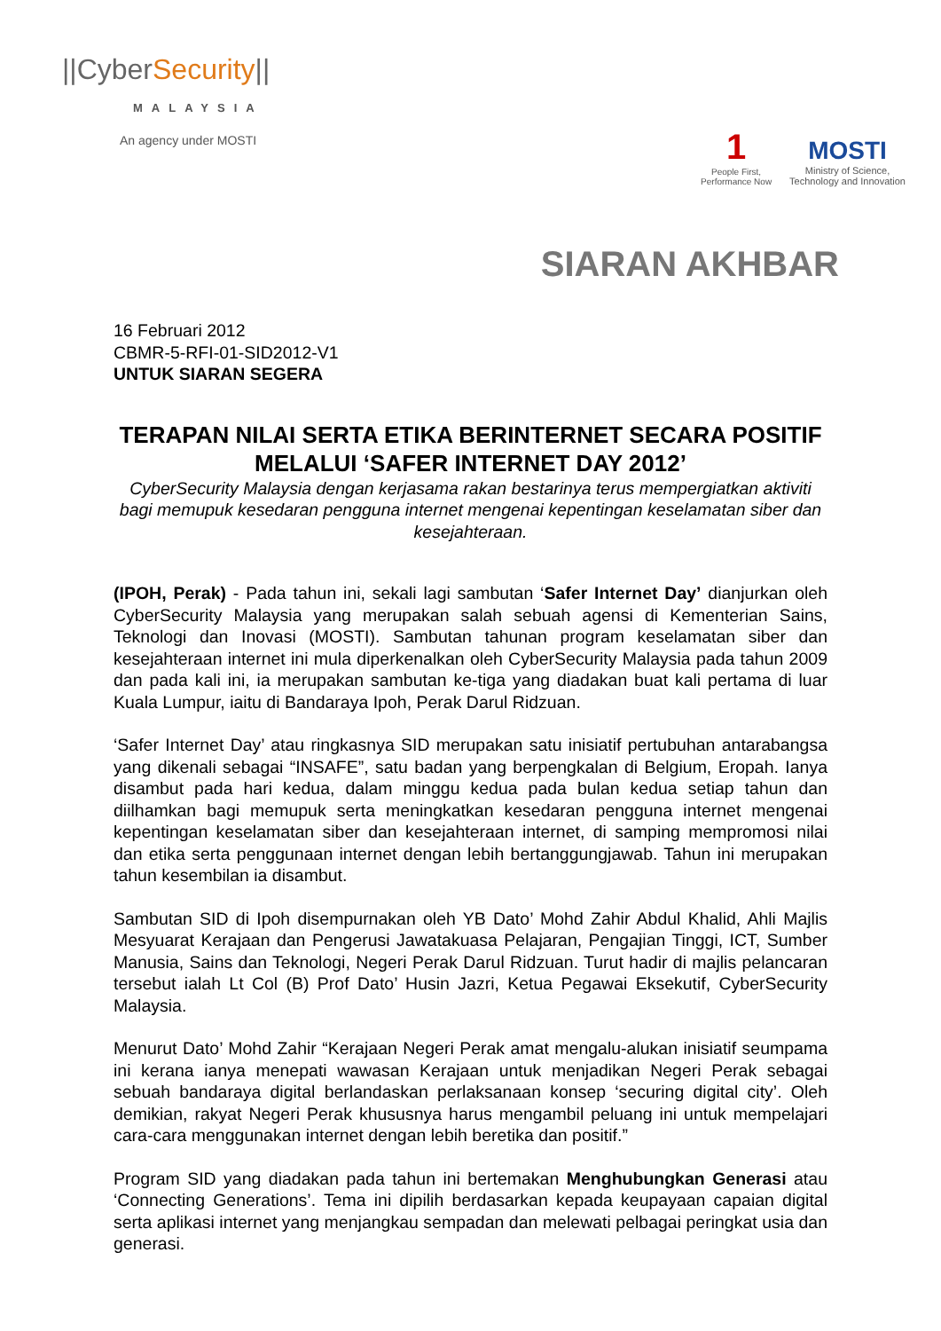||CyberSecurity||
MALAYSIA
An agency under MOSTI
1
People First,
Performance Now
MOSTI
Ministry of Science,
Technology and Innovation
SIARAN AKHBAR
16 Februari 2012
CBMR-5-RFI-01-SID2012-V1
UNTUK SIARAN SEGERA
TERAPAN NILAI SERTA ETIKA BERINTERNET SECARA POSITIF MELALUI ‘SAFER INTERNET DAY 2012’
CyberSecurity Malaysia dengan kerjasama rakan bestarinya terus mempergiatkan aktiviti bagi memupuk kesedaran pengguna internet mengenai kepentingan keselamatan siber dan kesejahteraan.
(IPOH, Perak) - Pada tahun ini, sekali lagi sambutan ‘Safer Internet Day’ dianjurkan oleh CyberSecurity Malaysia yang merupakan salah sebuah agensi di Kementerian Sains, Teknologi dan Inovasi (MOSTI). Sambutan tahunan program keselamatan siber dan kesejahteraan internet ini mula diperkenalkan oleh CyberSecurity Malaysia pada tahun 2009 dan pada kali ini, ia merupakan sambutan ke-tiga yang diadakan buat kali pertama di luar Kuala Lumpur, iaitu di Bandaraya Ipoh, Perak Darul Ridzuan.
‘Safer Internet Day’ atau ringkasnya SID merupakan satu inisiatif pertubuhan antarabangsa yang dikenali sebagai “INSAFE”, satu badan yang berpengkalan di Belgium, Eropah. Ianya disambut pada hari kedua, dalam minggu kedua pada bulan kedua setiap tahun dan diilhamkan bagi memupuk serta meningkatkan kesedaran pengguna internet mengenai kepentingan keselamatan siber dan kesejahteraan internet, di samping mempromosi nilai dan etika serta penggunaan internet dengan lebih bertanggungjawab. Tahun ini merupakan tahun kesembilan ia disambut.
Sambutan SID di Ipoh disempurnakan oleh YB Dato’ Mohd Zahir Abdul Khalid, Ahli Majlis Mesyuarat Kerajaan dan Pengerusi Jawatakuasa Pelajaran, Pengajian Tinggi, ICT, Sumber Manusia, Sains dan Teknologi, Negeri Perak Darul Ridzuan. Turut hadir di majlis pelancaran tersebut ialah Lt Col (B) Prof Dato’ Husin Jazri, Ketua Pegawai Eksekutif, CyberSecurity Malaysia.
Menurut Dato’ Mohd Zahir “Kerajaan Negeri Perak amat mengalu-alukan inisiatif seumpama ini kerana ianya menepati wawasan Kerajaan untuk menjadikan Negeri Perak sebagai sebuah bandaraya digital berlandaskan perlaksanaan konsep ‘securing digital city’. Oleh demikian, rakyat Negeri Perak khususnya harus mengambil peluang ini untuk mempelajari cara-cara menggunakan internet dengan lebih beretika dan positif.”
Program SID yang diadakan pada tahun ini bertemakan Menghubungkan Generasi atau ‘Connecting Generations’. Tema ini dipilih berdasarkan kepada keupayaan capaian digital serta aplikasi internet yang menjangkau sempadan dan melewati pelbagai peringkat usia dan generasi.